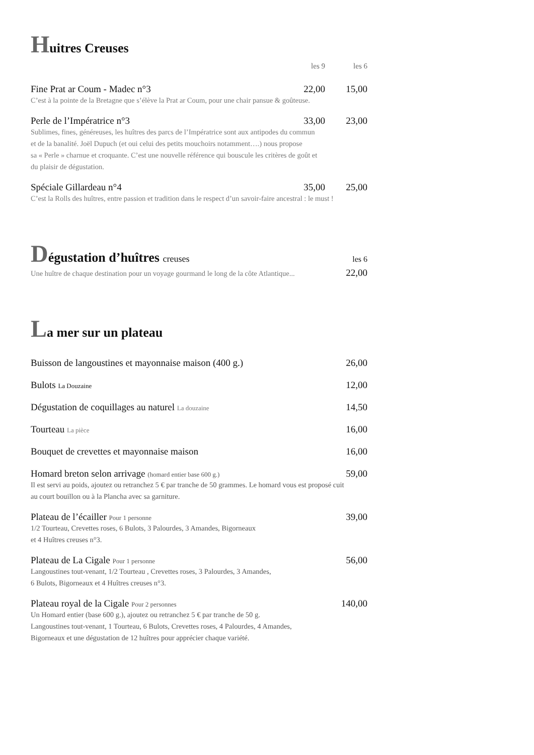Huitres Creuses
les 9 les 6
Fine Prat ar Coum - Madec n°3 22,00 15,00
C’est à la pointe de la Bretagne que s’élève la Prat ar Coum, pour une chair pansue & goûteuse.
Perle de l’Impératrice n°3 33,00 23,00
Sublimes, fines, généreuses, les huîtres des parcs de l’Impératrice sont aux antipodes du commun
et de la banalité. Joël Dupuch (et oui celui des petits mouchoirs notamment….) nous propose
sa « Perle » charnue et croquante. C’est une nouvelle référence qui bouscule les critères de goût et
du plaisir de dégustation.
Spéciale Gillardeau n°4 35,00 25,00
C’est la Rolls des huîtres, entre passion et tradition dans le respect d’un savoir-faire ancestral : le must !
Dégustation d’huîtres creuses les 6
Une huître de chaque destination pour un voyage gourmand le long de la côte Atlantique... 22,00
La mer sur un plateau
Buisson de langoustines et mayonnaise maison (400 g.) 26,00
Bulots La Douzaine 12,00
Dégustation de coquillages au naturel La douzaine 14,50
Tourteau La pièce 16,00
Bouquet de crevettes et mayonnaise maison 16,00
Homard breton selon arrivage (homard entier base 600 g.) 59,00
Il est servi au poids, ajoutez ou retranchez 5 € par tranche de 50 grammes. Le homard vous est proposé cuit
au court bouillon ou à la Plancha avec sa garniture.
Plateau de l’écailler Pour 1 personne 39,00
1/2 Tourteau, Crevettes roses, 6 Bulots, 3 Palourdes, 3 Amandes, Bigorneaux
et 4 Huîtres creuses n°3.
Plateau de La Cigale Pour 1 personne 56,00
Langoustines tout-venant, 1/2 Tourteau , Crevettes roses, 3 Palourdes, 3 Amandes,
6 Bulots, Bigorneaux et 4 Huîtres creuses n°3.
Plateau royal de la Cigale Pour 2 personnes 140,00
Un Homard entier (base 600 g.), ajoutez ou retranchez 5 € par tranche de 50 g.
Langoustines tout-venant, 1 Tourteau, 6 Bulots, Crevettes roses, 4 Palourdes, 4 Amandes,
Bigorneaux et une dégustation de 12 huîtres pour apprécier chaque variété.